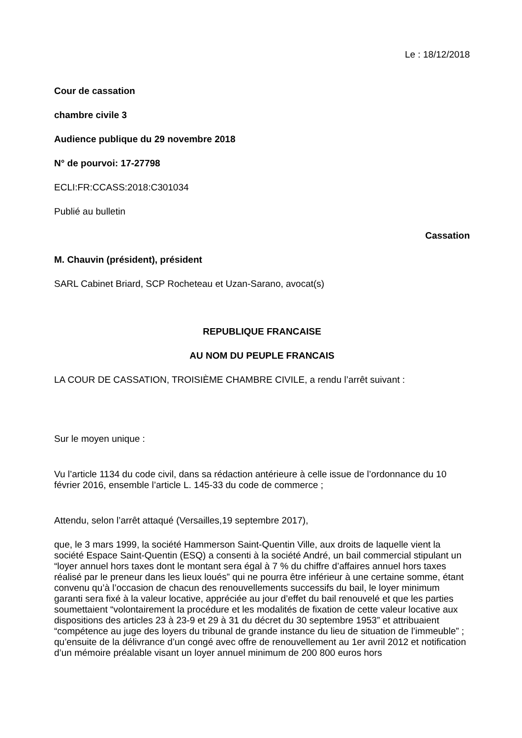Le : 18/12/2018
Cour de cassation
chambre civile 3
Audience publique du 29 novembre 2018
N° de pourvoi: 17-27798
ECLI:FR:CCASS:2018:C301034
Publié au bulletin
Cassation
M. Chauvin (président), président
SARL Cabinet Briard, SCP Rocheteau et Uzan-Sarano, avocat(s)
REPUBLIQUE FRANCAISE
AU NOM DU PEUPLE FRANCAIS
LA COUR DE CASSATION, TROISIÈME CHAMBRE CIVILE, a rendu l’arrêt suivant :
Sur le moyen unique :
Vu l’article 1134 du code civil, dans sa rédaction antérieure à celle issue de l’ordonnance du 10 février 2016, ensemble l’article L. 145-33 du code de commerce ;
Attendu, selon l’arrêt attaqué (Versailles,19 septembre 2017),
que, le 3 mars 1999, la société Hammerson Saint-Quentin Ville, aux droits de laquelle vient la société Espace Saint-Quentin (ESQ) a consenti à la société André, un bail commercial stipulant un “loyer annuel hors taxes dont le montant sera égal à 7 % du chiffre d’affaires annuel hors taxes réalisé par le preneur dans les lieux loués” qui ne pourra être inférieur à une certaine somme, étant convenu qu’à l’occasion de chacun des renouvellements successifs du bail, le loyer minimum garanti sera fixé à la valeur locative, appréciée au jour d’effet du bail renouvelé et que les parties soumettaient “volontairement la procédure et les modalités de fixation de cette valeur locative aux dispositions des articles 23 à 23-9 et 29 à 31 du décret du 30 septembre 1953” et attribuaient “compétence au juge des loyers du tribunal de grande instance du lieu de situation de l’immeuble” ; qu’ensuite de la délivrance d’un congé avec offre de renouvellement au 1er avril 2012 et notification d’un mémoire préalable visant un loyer annuel minimum de 200 800 euros hors